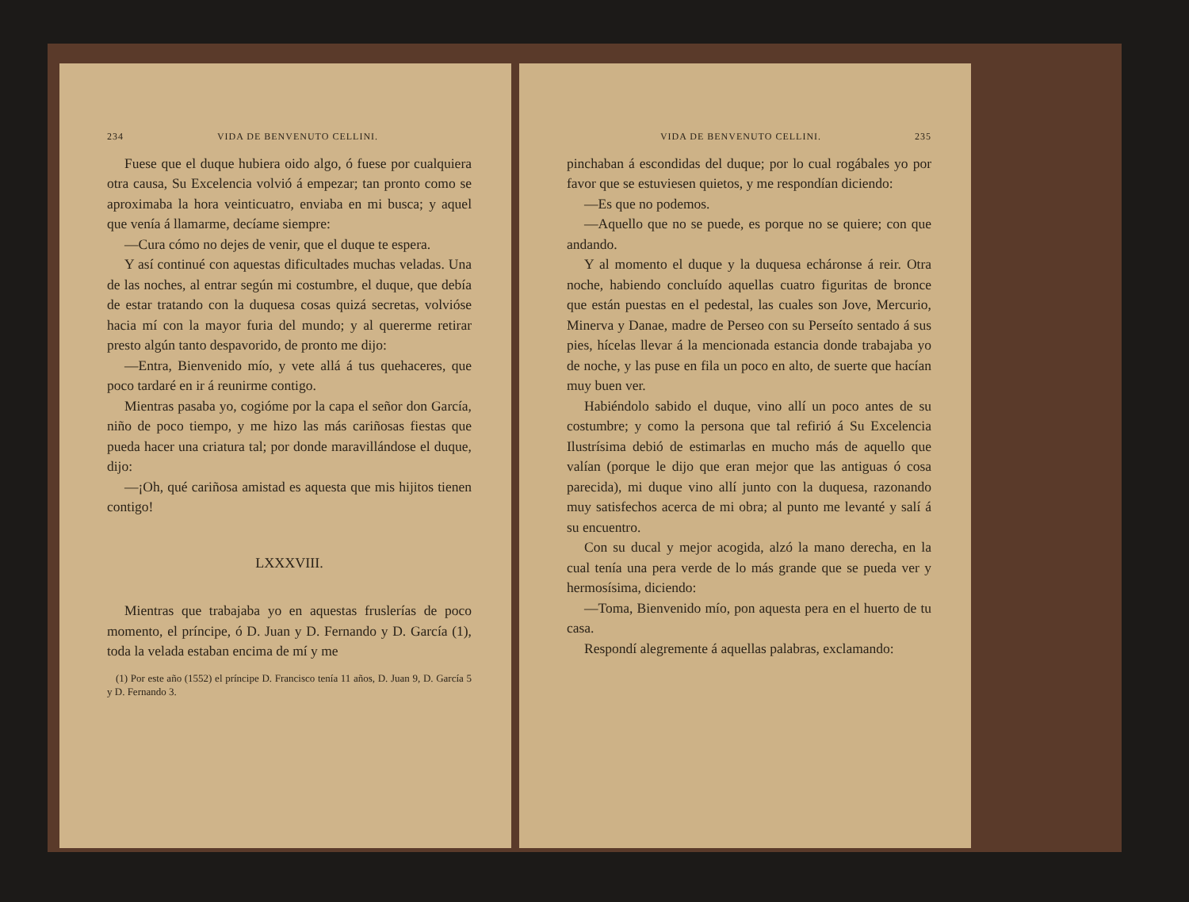234 VIDA DE BENVENUTO CELLINI.
Fuese que el duque hubiera oido algo, ó fuese por cualquiera otra causa, Su Excelencia volvió á empezar; tan pronto como se aproximaba la hora veinticuatro, enviaba en mi busca; y aquel que venía á llamarme, decíame siempre:
—Cura cómo no dejes de venir, que el duque te espera.
Y así continué con aquestas dificultades muchas veladas. Una de las noches, al entrar según mi costumbre, el duque, que debía de estar tratando con la duquesa cosas quizá secretas, volvióse hacia mí con la mayor furia del mundo; y al quererme retirar presto algún tanto despavorido, de pronto me dijo:
—Entra, Bienvenido mío, y vete allá á tus quehaceres, que poco tardaré en ir á reunirme contigo.
Mientras pasaba yo, cogióme por la capa el señor don García, niño de poco tiempo, y me hizo las más cariñosas fiestas que pueda hacer una criatura tal; por donde maravillándose el duque, dijo:
—¡Oh, qué cariñosa amistad es aquesta que mis hijitos tienen contigo!
LXXXVIII.
Mientras que trabajaba yo en aquestas fruslerías de poco momento, el príncipe, ó D. Juan y D. Fernando y D. García (1), toda la velada estaban encima de mí y me
(1) Por este año (1552) el príncipe D. Francisco tenía 11 años, D. Juan 9, D. García 5 y D. Fernando 3.
VIDA DE BENVENUTO CELLINI. 235
pinchaban á escondidas del duque; por lo cual rogábales yo por favor que se estuviesen quietos, y me respondían diciendo:
—Es que no podemos.
—Aquello que no se puede, es porque no se quiere; con que andando.
Y al momento el duque y la duquesa echáronse á reir. Otra noche, habiendo concluído aquellas cuatro figuritas de bronce que están puestas en el pedestal, las cuales son Jove, Mercurio, Minerva y Danae, madre de Perseo con su Perseíto sentado á sus pies, hícelas llevar á la mencionada estancia donde trabajaba yo de noche, y las puse en fila un poco en alto, de suerte que hacían muy buen ver.
Habiéndolo sabido el duque, vino allí un poco antes de su costumbre; y como la persona que tal refirió á Su Excelencia Ilustrísima debió de estimarlas en mucho más de aquello que valían (porque le dijo que eran mejor que las antiguas ó cosa parecida), mi duque vino allí junto con la duquesa, razonando muy satisfechos acerca de mi obra; al punto me levanté y salí á su encuentro.
Con su ducal y mejor acogida, alzó la mano derecha, en la cual tenía una pera verde de lo más grande que se pueda ver y hermosísima, diciendo:
—Toma, Bienvenido mío, pon aquesta pera en el huerto de tu casa.
Respondí alegremente á aquellas palabras, exclamando: